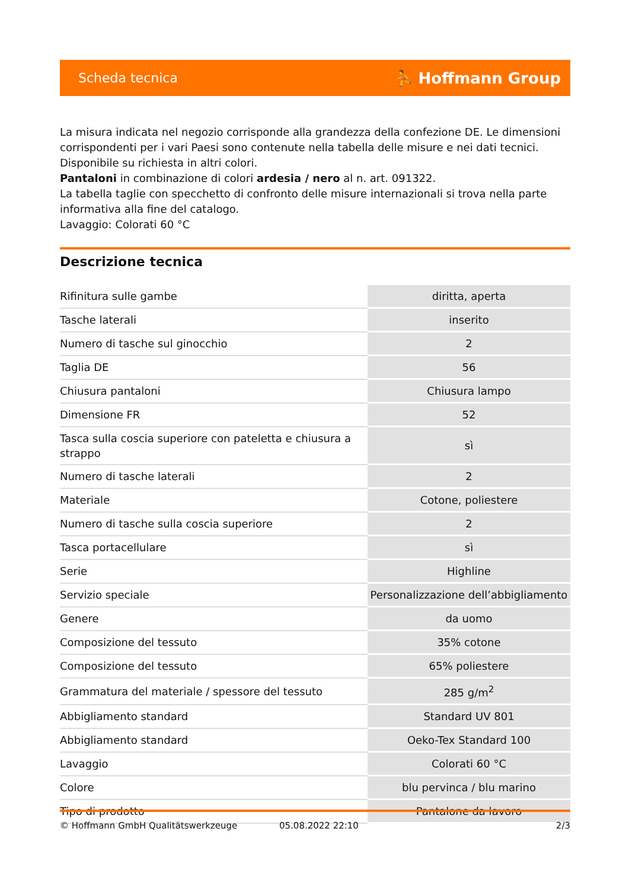Scheda tecnica ⛹ Hoffmann Group
La misura indicata nel negozio corrisponde alla grandezza della confezione DE. Le dimensioni corrispondenti per i vari Paesi sono contenute nella tabella delle misure e nei dati tecnici.
Disponibile su richiesta in altri colori.
Pantaloni in combinazione di colori ardesia / nero al n. art. 091322.
La tabella taglie con specchetto di confronto delle misure internazionali si trova nella parte informativa alla fine del catalogo.
Lavaggio: Colorati 60 °C
Descrizione tecnica
| Rifinitura sulle gambe | diritta, aperta |
| Tasche laterali | inserito |
| Numero di tasche sul ginocchio | 2 |
| Taglia DE | 56 |
| Chiusura pantaloni | Chiusura lampo |
| Dimensione FR | 52 |
| Tasca sulla coscia superiore con pateletta e chiusura a strappo | sì |
| Numero di tasche laterali | 2 |
| Materiale | Cotone, poliestere |
| Numero di tasche sulla coscia superiore | 2 |
| Tasca portacellulare | sì |
| Serie | Highline |
| Servizio speciale | Personalizzazione dell’abbigliamento |
| Genere | da uomo |
| Composizione del tessuto | 35% cotone |
| Composizione del tessuto | 65% poliestere |
| Grammatura del materiale / spessore del tessuto | 285 g/m<sup>2</sup> |
| Abbigliamento standard | Standard UV 801 |
| Abbigliamento standard | Oeko-Tex Standard 100 |
| Lavaggio | Colorati 60 °C |
| Colore | blu pervinca / blu marino |
| Tipo di prodotto | Pantalone da lavoro |
© Hoffmann GmbH Qualitätswerkzeuge 05.08.2022 22:10 2/3